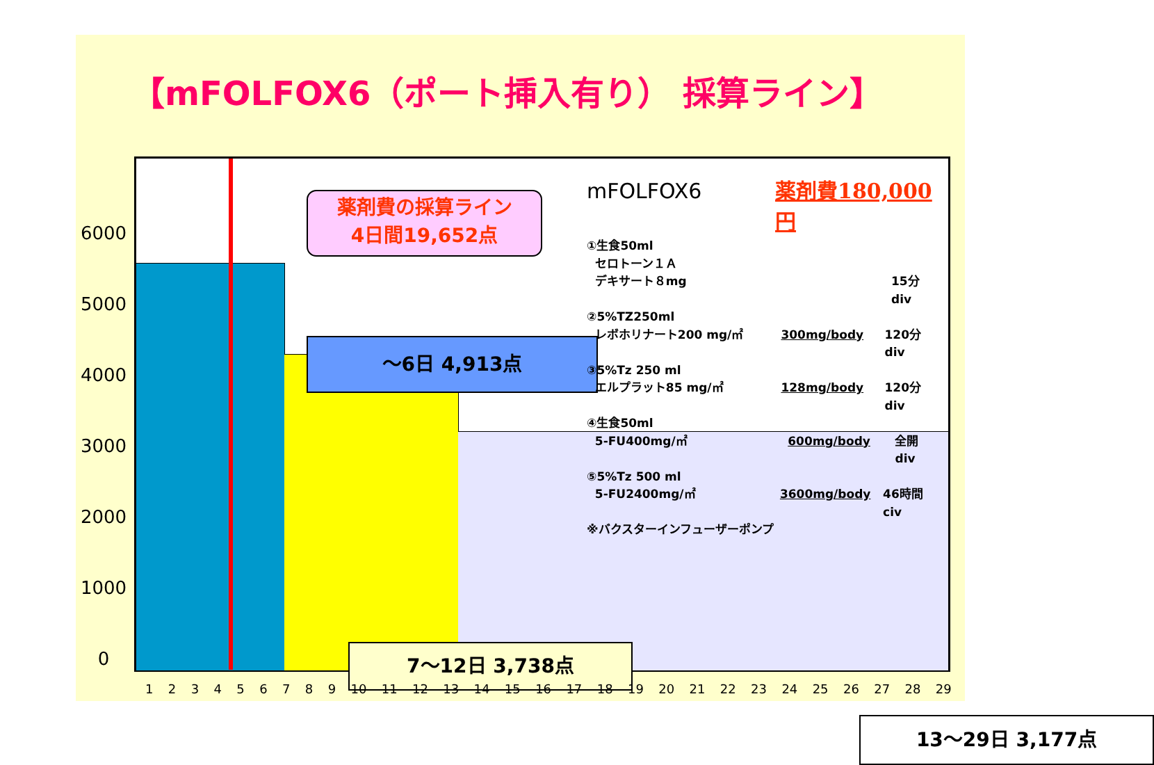【mFOLFOX6（ポート挿入有り） 採算ライン】
6000
5000
4000
3000
2000
1000
0
薬剤費の採算ライン
4日間19,652点
～6日 4,913点
7～12日 3,738点
13～29日 3,177点
mFOLFOX6 薬剤費180,000円
①生食50ml
セロトーン１Ａ
デキサート８mg 15分 div
②5%TZ250ml
レボホリナート200 mg/㎡ 300mg/body 120分 div
③5%Tz 250 ml
エルプラット85 mg/㎡ 128mg/body 120分 div
④生食50ml
5-FU400mg/㎡ 600mg/body 全開 div
⑤5%Tz 500 ml
5-FU2400mg/㎡ 3600mg/body 46時間 civ
※バクスターインフューザーポンプ
123456789 10 11 12 13 14 15 16 17 18 19 20 21 22 23 24 25 26 27 28 29